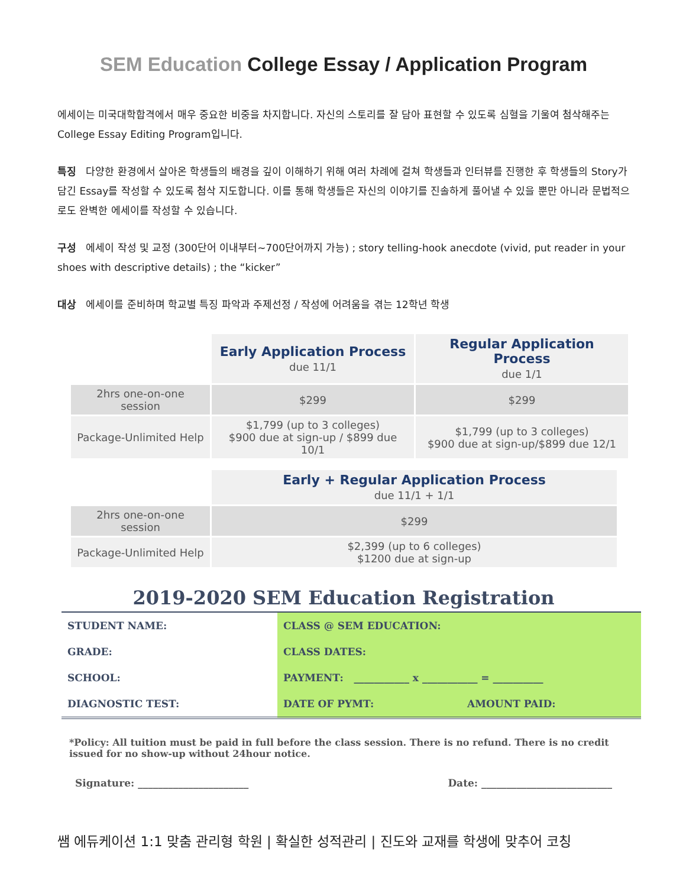SEM Education College Essay / Application Program
에세이는 미국대학합격에서 매우 중요한 비중을 차지합니다. 자신의 스토리를 잘 담아 표현할 수 있도록 심혈을 기울여 첨삭해주는 College Essay Editing Program입니다.
특징 다양한 환경에서 살아온 학생들의 배경을 깊이 이해하기 위해 여러 차례에 걸쳐 학생들과 인터뷰를 진행한 후 학생들의 Story가 담긴 Essay를 작성할 수 있도록 첨삭 지도합니다. 이를 통해 학생들은 자신의 이야기를 진솔하게 풀어낼 수 있을 뿐만 아니라 문법적으로도 완벽한 에세이를 작성할 수 있습니다.
구성 에세이 작성 및 교정 (300단어 이내부터~700단어까지 가능) ; story telling-hook anecdote (vivid, put reader in your shoes with descriptive details) ; the “kicker”
대상 에세이를 준비하며 학교별 특징 파악과 주제선정 / 작성에 어려움을 겪는 12학년 학생
| | Early Application Process due 11/1 | Regular Application Process due 1/1 |
| 2hrs one-on-one session | $299 | $299 |
| Package-Unlimited Help | $1,799 (up to 3 colleges) $900 due at sign-up / $899 due 10/1 | $1,799 (up to 3 colleges) $900 due at sign-up/$899 due 12/1 |
| | Early + Regular Application Process due 11/1 + 1/1 |
| 2hrs one-on-one session | $299 |
| Package-Unlimited Help | $2,399 (up to 6 colleges) $1200 due at sign-up |
2019-2020 SEM Education Registration
| STUDENT NAME: | CLASS @ SEM EDUCATION: | |
| GRADE: | CLASS DATES: | |
| SCHOOL: | PAYMENT: ___________ x ___________ = __________ | |
| DIAGNOSTIC TEST: | DATE OF PYMT: | AMOUNT PAID: |
*Policy: All tuition must be paid in full before the class session. There is no refund. There is no credit issued for no show-up without 24hour notice.
Signature: ______________________ Date: __________________________
쌤 에듀케이션 1:1 맞춤 관리형 학원 | 확실한 성적관리 | 진도와 교재를 학생에 맞추어 코칭